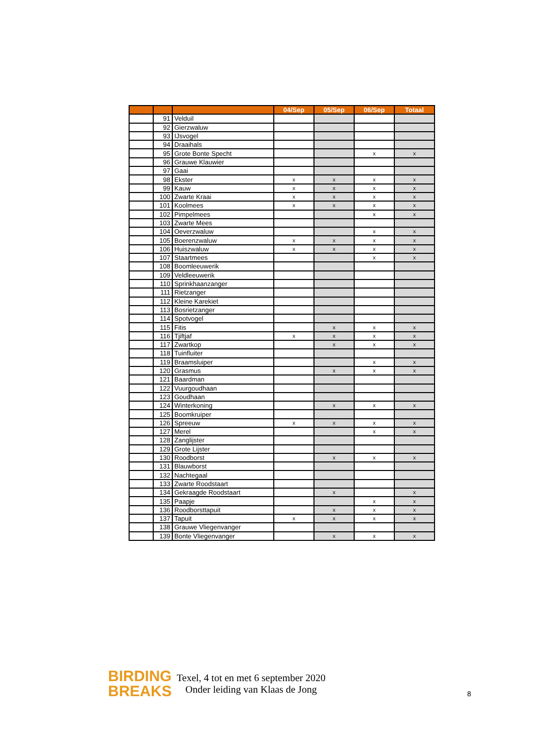| | | | 04/Sep | 05/Sep | 06/Sep | Totaal |
| --- | --- | --- | --- | --- | --- | --- |
| | 91 | Velduil | | | | |
| | 92 | Gierzwaluw | | | | |
| | 93 | IJsvogel | | | | |
| | 94 | Draaihals | | | | |
| | 95 | Grote Bonte Specht | | | x | x |
| | 96 | Grauwe Klauwier | | | | |
| | 97 | Gaai | | | | |
| | 98 | Ekster | x | x | x | x |
| | 99 | Kauw | x | x | x | x |
| | 100 | Zwarte Kraai | x | x | x | x |
| | 101 | Koolmees | x | x | x | x |
| | 102 | Pimpelmees | | | x | x |
| | 103 | Zwarte Mees | | | | |
| | 104 | Oeverzwaluw | | | x | x |
| | 105 | Boerenzwaluw | x | x | x | x |
| | 106 | Huiszwaluw | x | x | x | x |
| | 107 | Staartmees | | | x | x |
| | 108 | Boomleeuwerik | | | | |
| | 109 | Veldleeuwerik | | | | |
| | 110 | Sprinkhaanzanger | | | | |
| | 111 | Rietzanger | | | | |
| | 112 | Kleine Karekiet | | | | |
| | 113 | Bosrietzanger | | | | |
| | 114 | Spotvogel | | | | |
| | 115 | Fitis | | x | x | x |
| | 116 | Tjiftjaf | x | x | x | x |
| | 117 | Zwartkop | | x | x | x |
| | 118 | Tuinfluiter | | | | |
| | 119 | Braamsluiper | | | x | x |
| | 120 | Grasmus | | x | x | x |
| | 121 | Baardman | | | | |
| | 122 | Vuurgoudhaan | | | | |
| | 123 | Goudhaan | | | | |
| | 124 | Winterkoning | | x | x | x |
| | 125 | Boomkruiper | | | | |
| | 126 | Spreeuw | x | x | x | x |
| | 127 | Merel | | | x | x |
| | 128 | Zanglijster | | | | |
| | 129 | Grote Lijster | | | | |
| | 130 | Roodborst | | x | x | x |
| | 131 | Blauwborst | | | | |
| | 132 | Nachtegaal | | | | |
| | 133 | Zwarte Roodstaart | | | | |
| | 134 | Gekraagde Roodstaart | | x | | x |
| | 135 | Paapje | | | x | x |
| | 136 | Roodborsttapuit | | x | x | x |
| | 137 | Tapuit | x | x | x | x |
| | 138 | Grauwe Vliegenvanger | | | | |
| | 139 | Bonte Vliegenvanger | | x | x | x |
BIRDING
BREAKS
Texel, 4 tot en met 6 september 2020
Onder leiding van Klaas de Jong
8